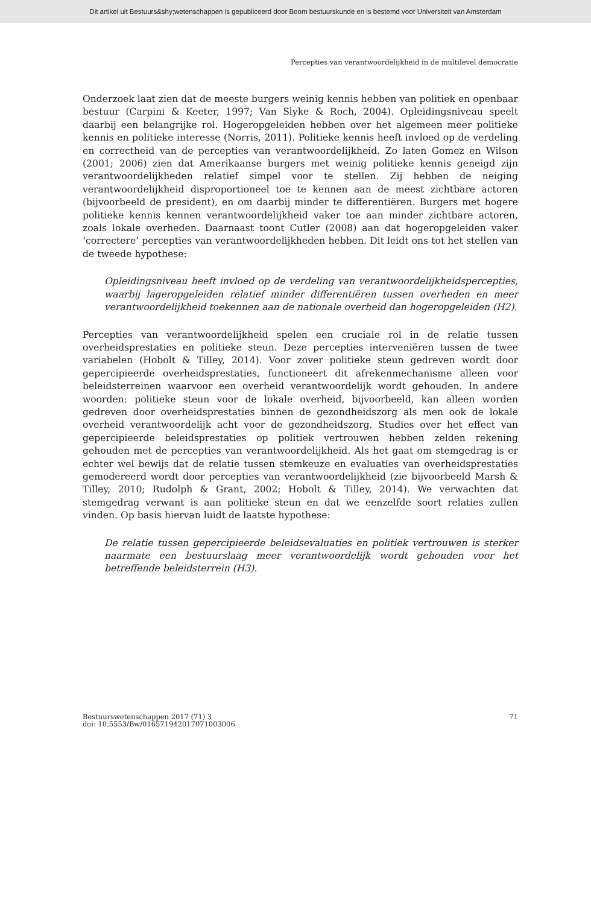Dit artikel uit Bestuurs&shy;wetenschappen is gepubliceerd door Boom bestuurskunde en is bestemd voor Universiteit van Amsterdam
Percepties van verantwoordelijkheid in de multilevel democratie
Onderzoek laat zien dat de meeste burgers weinig kennis hebben van politiek en openbaar bestuur (Carpini & Keeter, 1997; Van Slyke & Roch, 2004). Opleidingsniveau speelt daarbij een belangrijke rol. Hogeropgeleiden hebben over het algemeen meer politieke kennis en politieke interesse (Norris, 2011). Politieke kennis heeft invloed op de verdeling en correctheid van de percepties van verantwoordelijkheid. Zo laten Gomez en Wilson (2001; 2006) zien dat Amerikaanse burgers met weinig politieke kennis geneigd zijn verantwoordelijkheden relatief simpel voor te stellen. Zij hebben de neiging verantwoordelijkheid disproportioneel toe te kennen aan de meest zichtbare actoren (bijvoorbeeld de president), en om daarbij minder te differentiëren. Burgers met hogere politieke kennis kennen verantwoordelijkheid vaker toe aan minder zichtbare actoren, zoals lokale overheden. Daarnaast toont Cutler (2008) aan dat hogeropgeleiden vaker ‘correctere’ percepties van verantwoordelijkheden hebben. Dit leidt ons tot het stellen van de tweede hypothese:
Opleidingsniveau heeft invloed op de verdeling van verantwoordelijkheidspercepties, waarbij lageropgeleiden relatief minder differentiëren tussen overheden en meer verantwoordelijkheid toekennen aan de nationale overheid dan hogeropgeleiden (H2).
Percepties van verantwoordelijkheid spelen een cruciale rol in de relatie tussen overheidsprestaties en politieke steun. Deze percepties interveniëren tussen de twee variabelen (Hobolt & Tilley, 2014). Voor zover politieke steun gedreven wordt door gepercipieerde overheidsprestaties, functioneert dit afrekenmechanisme alleen voor beleidsterreinen waarvoor een overheid verantwoordelijk wordt gehouden. In andere woorden: politieke steun voor de lokale overheid, bijvoorbeeld, kan alleen worden gedreven door overheidsprestaties binnen de gezondheidszorg als men ook de lokale overheid verantwoordelijk acht voor de gezondheidszorg. Studies over het effect van gepercipieerde beleidsprestaties op politiek vertrouwen hebben zelden rekening gehouden met de percepties van verantwoordelijkheid. Als het gaat om stemgedrag is er echter wel bewijs dat de relatie tussen stemkeuze en evaluaties van overheidsprestaties gemodereerd wordt door percepties van verantwoordelijkheid (zie bijvoorbeeld Marsh & Tilley, 2010; Rudolph & Grant, 2002; Hobolt & Tilley, 2014). We verwachten dat stemgedrag verwant is aan politieke steun en dat we eenzelfde soort relaties zullen vinden. Op basis hiervan luidt de laatste hypothese:
De relatie tussen gepercipieerde beleidsevaluaties en politiek vertrouwen is sterker naarmate een bestuurslaag meer verantwoordelijk wordt gehouden voor het betreffende beleidsterrein (H3).
Bestuurswetenschappen 2017 (71) 3
doi: 10.5553/Bw/016571942017071003006
71